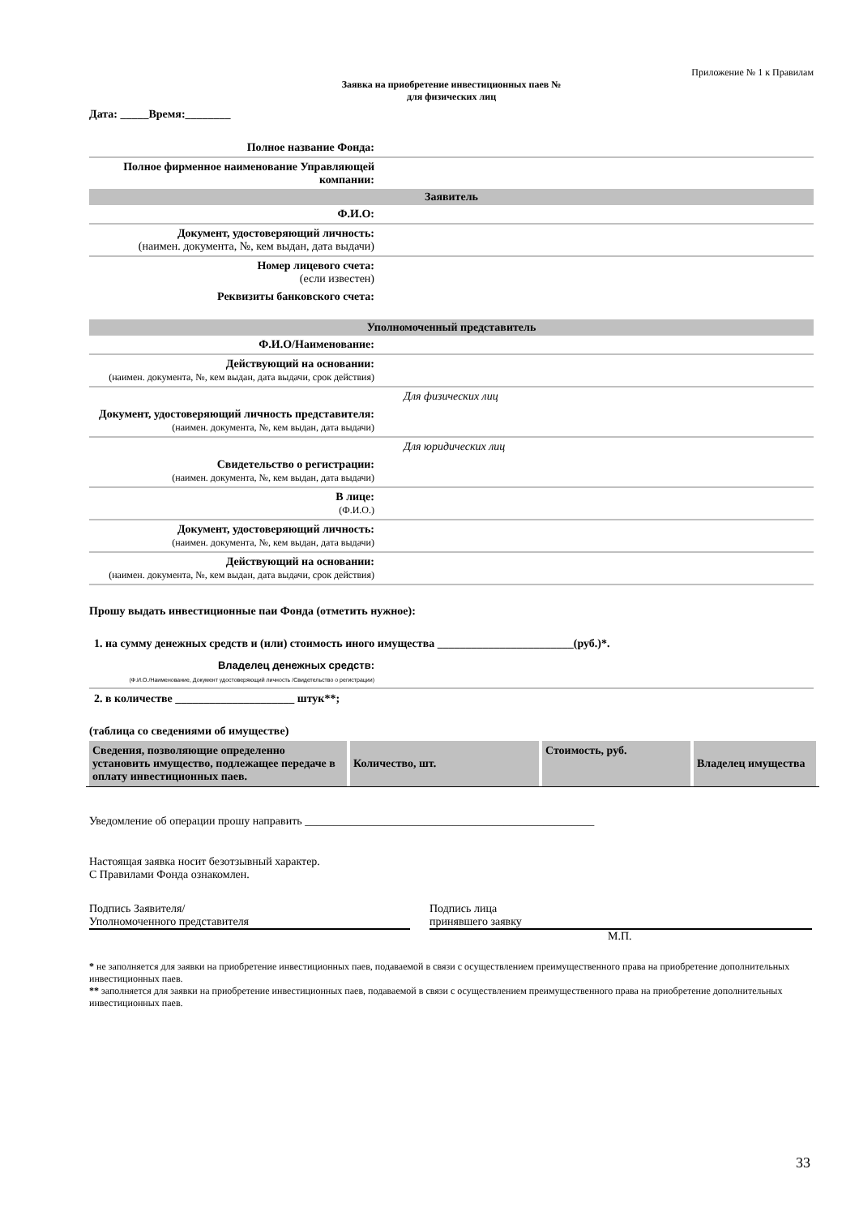Приложение № 1 к Правилам
Заявка на приобретение инвестиционных паев №
для физических лиц
Дата: _____Время:________
| Полное название Фонда: | |
| Полное фирменное наименование Управляющей компании: | |
| Заявитель | |
| Ф.И.О: | |
| Документ, удостоверяющий личность: (наимен. документа, №, кем выдан, дата выдачи) | |
| Номер лицевого счета: (если известен) | |
| Реквизиты банковского счета: | |
| Уполномоченный представитель | |
| Ф.И.О/Наименование: | |
| Действующий на основании: (наимен. документа, №, кем выдан, дата выдачи, срок действия) | |
| | Для физических лиц |
| Документ, удостоверяющий личность представителя: (наимен. документа, №, кем выдан, дата выдачи) | |
| | Для юридических лиц |
| Свидетельство о регистрации: (наимен. документа, №, кем выдан, дата выдачи) | |
| В лице: (Ф.И.О.) | |
| Документ, удостоверяющий личность: (наимен. документа, №, кем выдан, дата выдачи) | |
| Действующий на основании: (наимен. документа, №, кем выдан, дата выдачи, срок действия) | |
Прошу выдать инвестиционные паи Фонда (отметить нужное):
1. на сумму денежных средств и (или) стоимость иного имущества ________________________(руб.)*.
| Владелец денежных средств: (Ф.И.О./Наименование, Документ удостоверяющий личность /Свидетельство о регистрации) | |
2. в количестве _____________________ штук**;
(таблица со сведениями об имуществе)
| Сведения, позволяющие определенно установить имущество, подлежащее передаче в оплату инвестиционных паев. | Количество, шт. | Стоимость, руб. | Владелец имущества |
Уведомление об операции прошу направить ___________________________________________________
Настоящая заявка носит безотзывный характер.
С Правилами Фонда ознакомлен.
Подпись Заявителя/
Уполномоченного представителя
Подпись лица
принявшего заявку
М.П.
* не заполняется для заявки на приобретение инвестиционных паев, подаваемой в связи с осуществлением преимущественного права на приобретение дополнительных инвестиционных паев.
** заполняется для заявки на приобретение инвестиционных паев, подаваемой в связи с осуществлением преимущественного права на приобретение дополнительных инвестиционных паев.
33